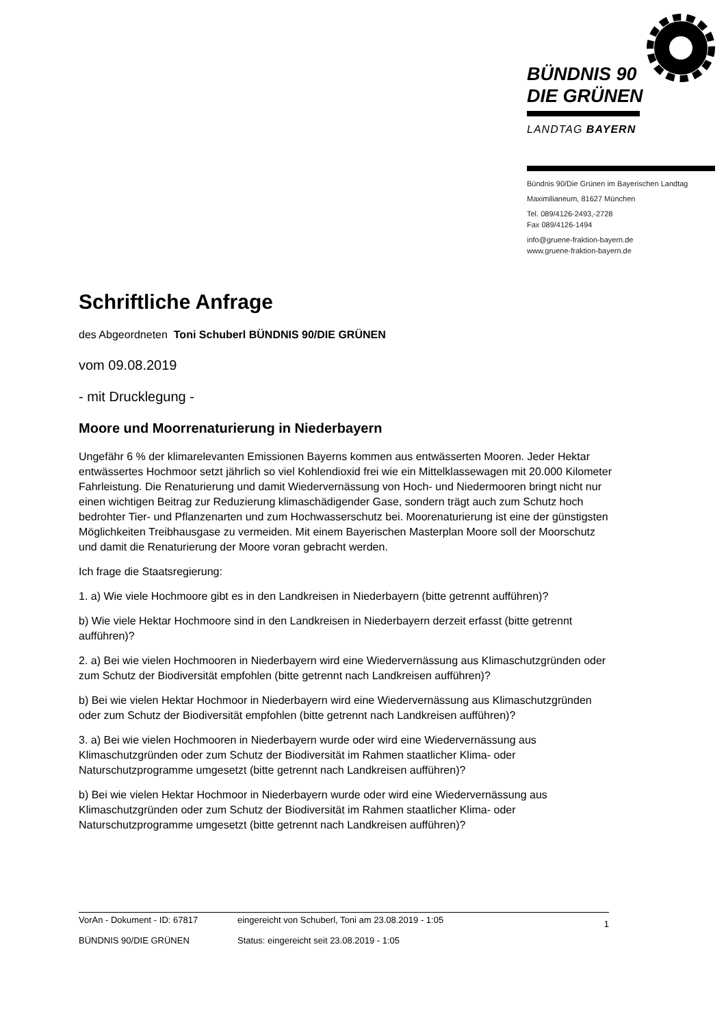BÜNDNIS 90
DIE GRÜNEN
LANDTAG BAYERN
Bündnis 90/Die Grünen im Bayerischen Landtag
Maximilianeum, 81627 München
Tel. 089/4126-2493,-2728
Fax 089/4126-1494
info@gruene-fraktion-bayern.de
www.gruene-fraktion-bayern.de
Schriftliche Anfrage
des Abgeordneten Toni Schuberl BÜNDNIS 90/DIE GRÜNEN
vom 09.08.2019
- mit Drucklegung -
Moore und Moorrenaturierung in Niederbayern
Ungefähr 6 % der klimarelevanten Emissionen Bayerns kommen aus entwässerten Mooren. Jeder Hektar entwässertes Hochmoor setzt jährlich so viel Kohlendioxid frei wie ein Mittelklassewagen mit 20.000 Kilometer Fahrleistung. Die Renaturierung und damit Wiedervernässung von Hoch- und Niedermooren bringt nicht nur einen wichtigen Beitrag zur Reduzierung klimaschädigender Gase, sondern trägt auch zum Schutz hoch bedrohter Tier- und Pflanzenarten und zum Hochwasserschutz bei. Moorenaturierung ist eine der günstigsten Möglichkeiten Treibhausgase zu vermeiden. Mit einem Bayerischen Masterplan Moore soll der Moorschutz und damit die Renaturierung der Moore voran gebracht werden.
Ich frage die Staatsregierung:
1. a) Wie viele Hochmoore gibt es in den Landkreisen in Niederbayern (bitte getrennt aufführen)?
b) Wie viele Hektar Hochmoore sind in den Landkreisen in Niederbayern derzeit erfasst (bitte getrennt aufführen)?
2. a) Bei wie vielen Hochmooren in Niederbayern wird eine Wiedervernässung aus Klimaschutzgründen oder zum Schutz der Biodiversität empfohlen (bitte getrennt nach Landkreisen aufführen)?
b) Bei wie vielen Hektar Hochmoor in Niederbayern wird eine Wiedervernässung aus Klimaschutzgründen oder zum Schutz der Biodiversität empfohlen (bitte getrennt nach Landkreisen aufführen)?
3. a) Bei wie vielen Hochmooren in Niederbayern wurde oder wird eine Wiedervernässung aus Klimaschutzgründen oder zum Schutz der Biodiversität im Rahmen staatlicher Klima- oder Naturschutzprogramme umgesetzt (bitte getrennt nach Landkreisen aufführen)?
b) Bei wie vielen Hektar Hochmoor in Niederbayern wurde oder wird eine Wiedervernässung aus Klimaschutzgründen oder zum Schutz der Biodiversität im Rahmen staatlicher Klima- oder Naturschutzprogramme umgesetzt (bitte getrennt nach Landkreisen aufführen)?
VorAn - Dokument - ID: 67817 eingereicht von Schuberl, Toni am 23.08.2019 - 1:05
BÜNDNIS 90/DIE GRÜNEN Status: eingereicht seit 23.08.2019 - 1:05
1